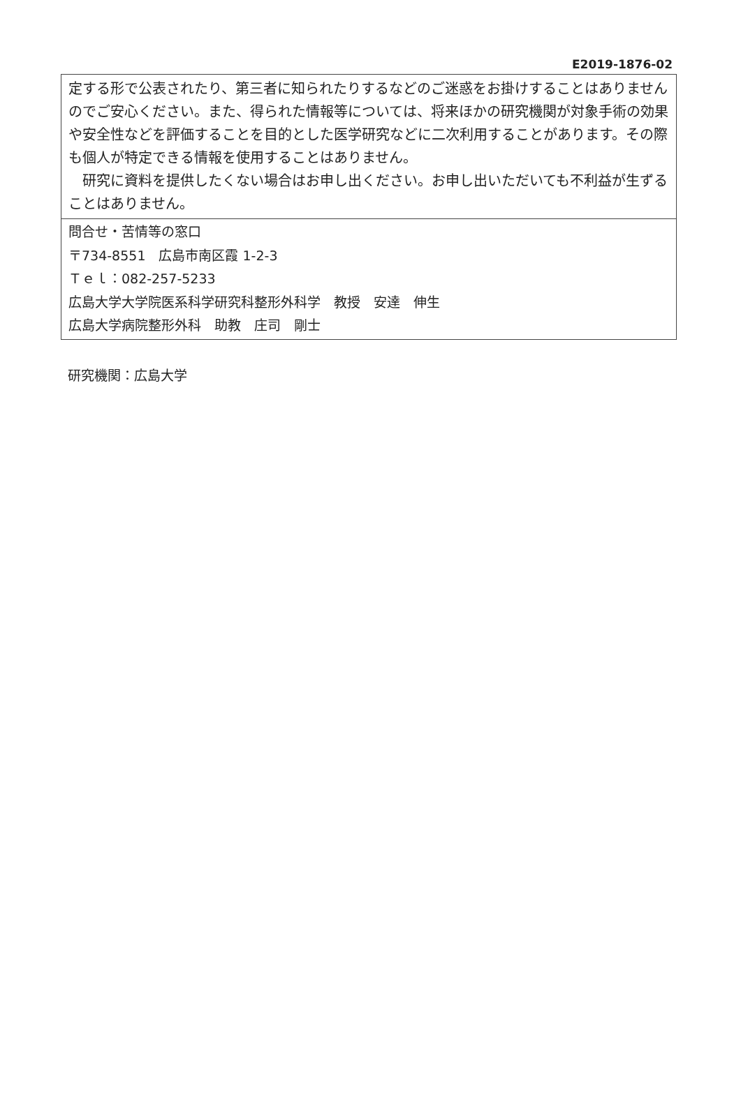E2019-1876-02
定する形で公表されたり、第三者に知られたりするなどのご迷惑をお掛けすることはありませんのでご安心ください。また、得られた情報等については、将来ほかの研究機関が対象手術の効果や安全性などを評価することを目的とした医学研究などに二次利用することがあります。その際も個人が特定できる情報を使用することはありません。
　研究に資料を提供したくない場合はお申し出ください。お申し出いただいても不利益が生ずることはありません。
問合せ・苦情等の窓口
〒734-8551　広島市南区霞 1-2-3
Ｔｅｌ：082-257-5233
広島大学大学院医系科学研究科整形外科学　教授　安達　伸生
広島大学病院整形外科　助教　庄司　剛士
研究機関：広島大学